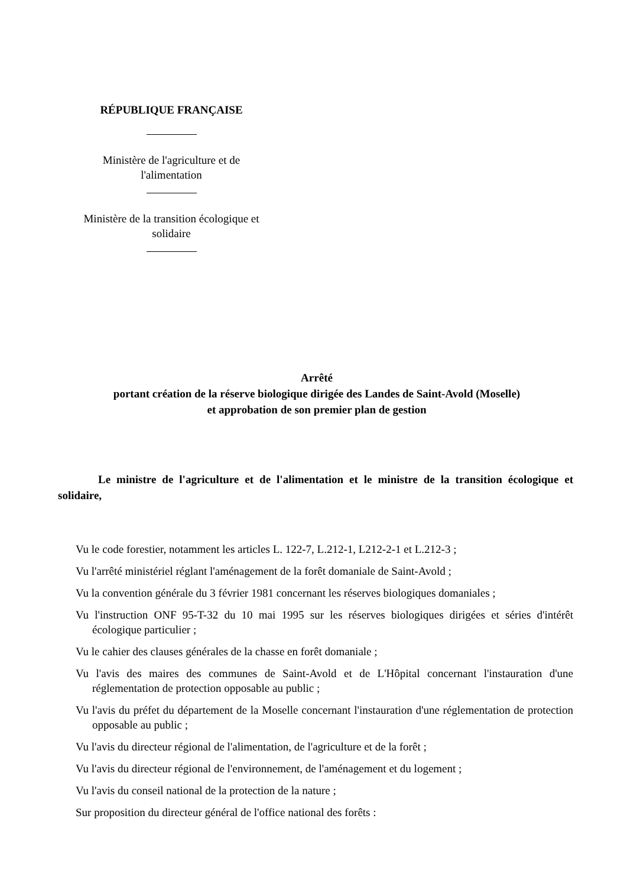RÉPUBLIQUE FRANÇAISE
Ministère de l'agriculture et de
l'alimentation
Ministère de la transition écologique et
solidaire
Arrêté
portant création de la réserve biologique dirigée des Landes de Saint-Avold (Moselle)
et approbation de son premier plan de gestion
Le ministre de l'agriculture et de l'alimentation et le ministre de la transition écologique et solidaire,
Vu le code forestier, notamment les articles L. 122-7, L.212-1, L212-2-1 et L.212-3 ;
Vu l'arrêté ministériel réglant l'aménagement de la forêt domaniale de Saint-Avold ;
Vu la convention générale du 3 février 1981 concernant les réserves biologiques domaniales ;
Vu l'instruction ONF 95-T-32 du 10 mai 1995 sur les réserves biologiques dirigées et séries d'intérêt écologique particulier ;
Vu le cahier des clauses générales de la chasse en forêt domaniale ;
Vu l'avis des maires des communes de Saint-Avold et de L'Hôpital concernant l'instauration d'une réglementation de protection opposable au public ;
Vu l'avis du préfet du département de la Moselle concernant l'instauration d'une réglementation de protection opposable au public ;
Vu l'avis du directeur régional de l'alimentation, de l'agriculture et de la forêt ;
Vu l'avis du directeur régional de l'environnement, de l'aménagement et du logement ;
Vu l'avis du conseil national de la protection de la nature ;
Sur proposition du directeur général de l'office national des forêts :